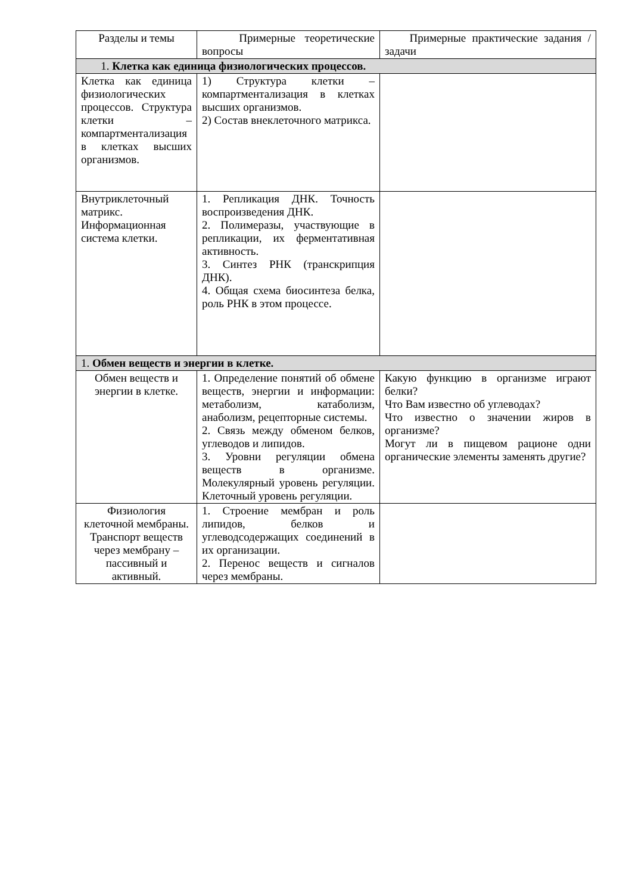| Разделы и темы | Примерные теоретические вопросы | Примерные практические задания / задачи |
| --- | --- | --- |
| 1. Клетка как единица физиологических процессов. | | |
| Клетка как единица физиологических процессов. Структура клетки – компартментализация в клетках высших организмов. | 1) Структура клетки – компартментализация в клетках высших организмов. 2) Состав внеклеточного матрикса. | |
| Внутриклеточный матрикс. Информационная система клетки. | 1. Репликация ДНК. Точность воспроизведения ДНК. 2. Полимеразы, участвующие в репликации, их ферментативная активность. 3. Синтез РНК (транскрипция ДНК). 4. Общая схема биосинтеза белка, роль РНК в этом процессе. | |
| 1. Обмен веществ и энергии в клетке. | | |
| Обмен веществ и энергии в клетке. | 1. Определение понятий об обмене веществ, энергии и информации: метаболизм, катаболизм, анаболизм, рецепторные системы. 2. Связь между обменом белков, углеводов и липидов. 3. Уровни регуляции обмена веществ в организме. Молекулярный уровень регуляции. Клеточный уровень регуляции. | Какую функцию в организме играют белки? Что Вам известно об углеводах? Что известно о значении жиров в организме? Могут ли в пищевом рационе одни органические элементы заменять другие? |
| Физиология клеточной мембраны. Транспорт веществ через мембрану – пассивный и активный. | 1. Строение мембран и роль липидов, белков и углеводсодержащих соединений в их организации. 2. Перенос веществ и сигналов через мембраны. | |